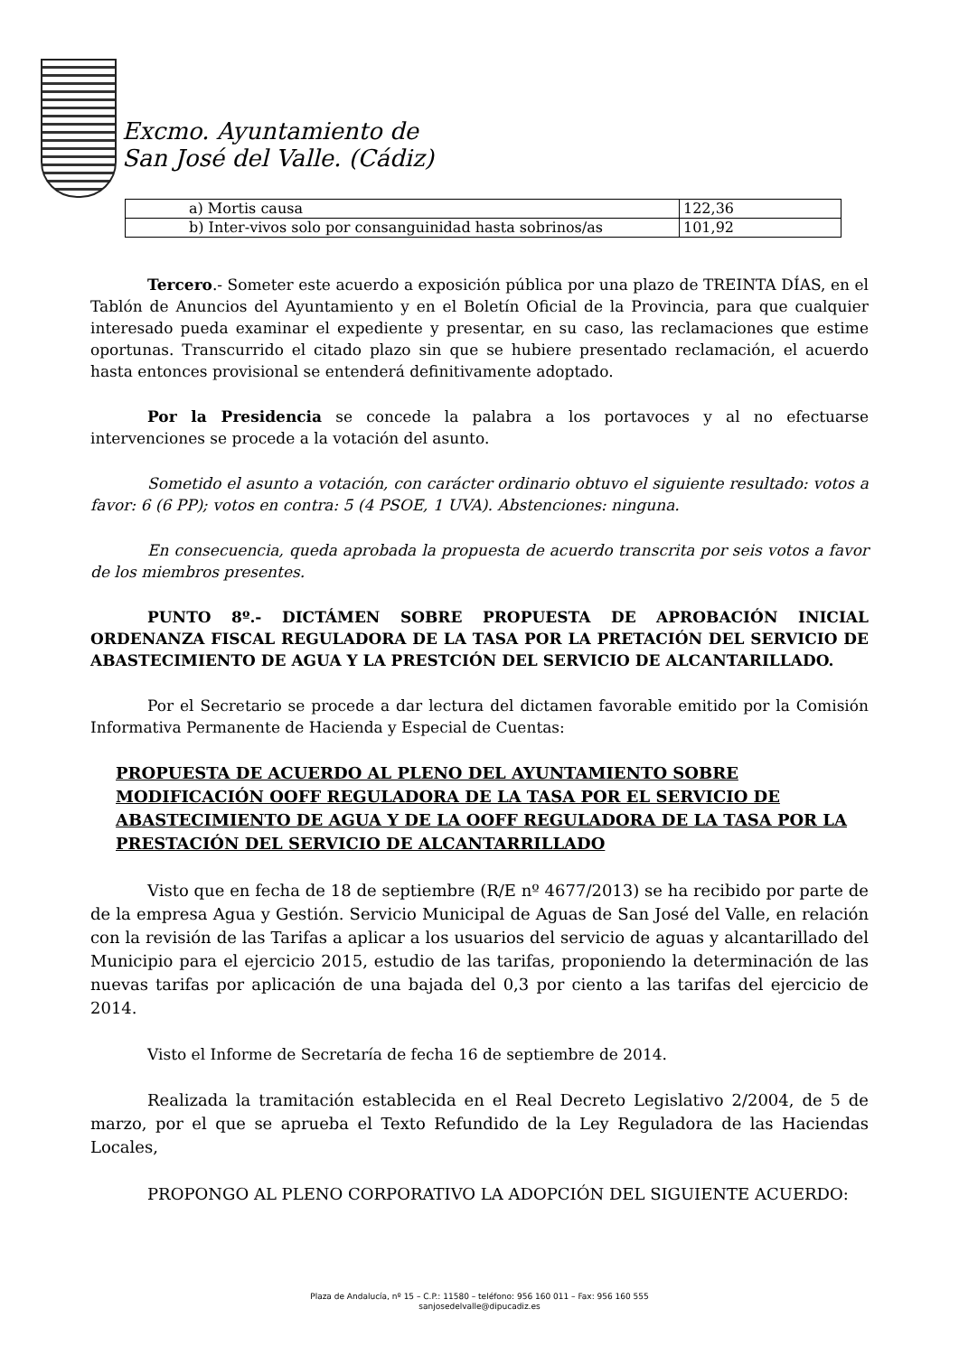Excmo. Ayuntamiento de
San José del Valle. (Cádiz)
| a) Mortis causa | 122,36 |
| b) Inter-vivos solo por consanguinidad hasta sobrinos/as | 101,92 |
Tercero.- Someter este acuerdo a exposición pública por una plazo de TREINTA DÍAS, en el Tablón de Anuncios del Ayuntamiento y en el Boletín Oficial de la Provincia, para que cualquier interesado pueda examinar el expediente y presentar, en su caso, las reclamaciones que estime oportunas. Transcurrido el citado plazo sin que se hubiere presentado reclamación, el acuerdo hasta entonces provisional se entenderá definitivamente adoptado.
Por la Presidencia se concede la palabra a los portavoces y al no efectuarse intervenciones se procede a la votación del asunto.
Sometido el asunto a votación, con carácter ordinario obtuvo el siguiente resultado: votos a favor: 6 (6 PP); votos en contra: 5 (4 PSOE, 1 UVA). Abstenciones: ninguna.
En consecuencia, queda aprobada la propuesta de acuerdo transcrita por seis votos a favor de los miembros presentes.
PUNTO 8º.- DICTÁMEN SOBRE PROPUESTA DE APROBACIÓN INICIAL ORDENANZA FISCAL REGULADORA DE LA TASA POR LA PRETACIÓN DEL SERVICIO DE ABASTECIMIENTO DE AGUA Y LA PRESTCIÓN DEL SERVICIO DE ALCANTARILLADO.
Por el Secretario se procede a dar lectura del dictamen favorable emitido por la Comisión Informativa Permanente de Hacienda y Especial de Cuentas:
PROPUESTA DE ACUERDO AL PLENO DEL AYUNTAMIENTO SOBRE MODIFICACIÓN OOFF REGULADORA DE LA TASA POR EL SERVICIO DE ABASTECIMIENTO DE AGUA Y DE LA OOFF REGULADORA DE LA TASA POR LA PRESTACIÓN DEL SERVICIO DE ALCANTARRILLADO
Visto que en fecha de 18 de septiembre (R/E nº 4677/2013) se ha recibido por parte de de la empresa Agua y Gestión. Servicio Municipal de Aguas de San José del Valle, en relación con la revisión de las Tarifas a aplicar a los usuarios del servicio de aguas y alcantarillado del Municipio para el ejercicio 2015, estudio de las tarifas, proponiendo la determinación de las nuevas tarifas por aplicación de una bajada del 0,3 por ciento a las tarifas del ejercicio de 2014.
Visto el Informe de Secretaría de fecha 16 de septiembre de 2014.
Realizada la tramitación establecida en el Real Decreto Legislativo 2/2004, de 5 de marzo, por el que se aprueba el Texto Refundido de la Ley Reguladora de las Haciendas Locales,
PROPONGO AL PLENO CORPORATIVO LA ADOPCIÓN DEL SIGUIENTE ACUERDO:
Plaza de Andalucía, nº 15 – C.P.: 11580 – teléfono: 956 160 011 – Fax: 956 160 555
sanjosedelvalle@dipucadiz.es